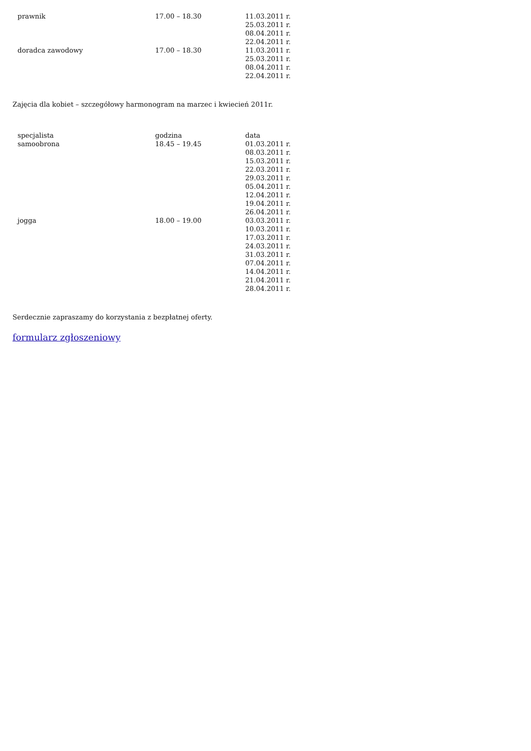| prawnik | 17.00 – 18.30 | 11.03.2011 r. 25.03.2011 r. 08.04.2011 r. 22.04.2011 r. |
| doradca zawodowy | 17.00 – 18.30 | 11.03.2011 r. 25.03.2011 r. 08.04.2011 r. 22.04.2011 r. |
Zajęcia dla kobiet – szczegółowy harmonogram na marzec i kwiecień 2011r.
| specjalista | godzina | data |
| samoobrona | 18.45 – 19.45 | 01.03.2011 r. 08.03.2011 r. 15.03.2011 r. 22.03.2011 r. 29.03.2011 r. 05.04.2011 r. 12.04.2011 r. 19.04.2011 r. 26.04.2011 r. |
| jogga | 18.00 – 19.00 | 03.03.2011 r. 10.03.2011 r. 17.03.2011 r. 24.03.2011 r. 31.03.2011 r. 07.04.2011 r. 14.04.2011 r. 21.04.2011 r. 28.04.2011 r. |
Serdecznie zapraszamy do korzystania z bezpłatnej oferty.
formularz zgłoszeniowy